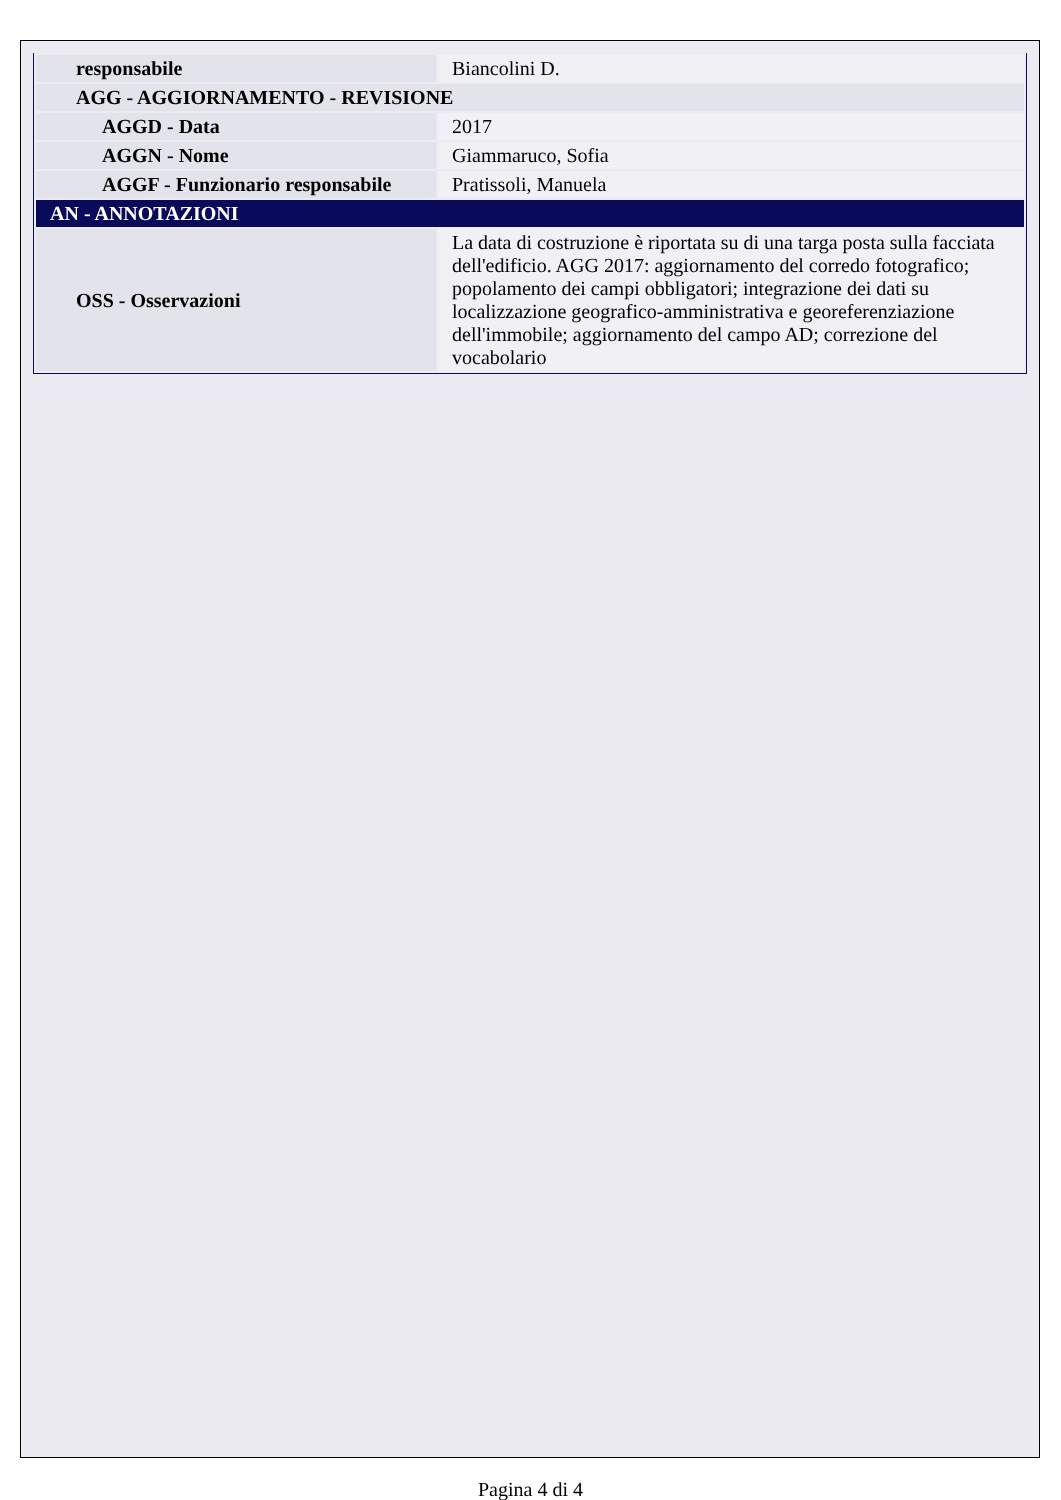| responsabile | Biancolini D. |
| AGG - AGGIORNAMENTO - REVISIONE | |
| AGGD - Data | 2017 |
| AGGN - Nome | Giammaruco, Sofia |
| AGGF - Funzionario responsabile | Pratissoli, Manuela |
| AN - ANNOTAZIONI | |
| OSS - Osservazioni | La data di costruzione è riportata su di una targa posta sulla facciata dell'edificio. AGG 2017: aggiornamento del corredo fotografico; popolamento dei campi obbligatori; integrazione dei dati su localizzazione geografico-amministrativa e georeferenziazione dell'immobile; aggiornamento del campo AD; correzione del vocabolario |
Pagina 4 di 4